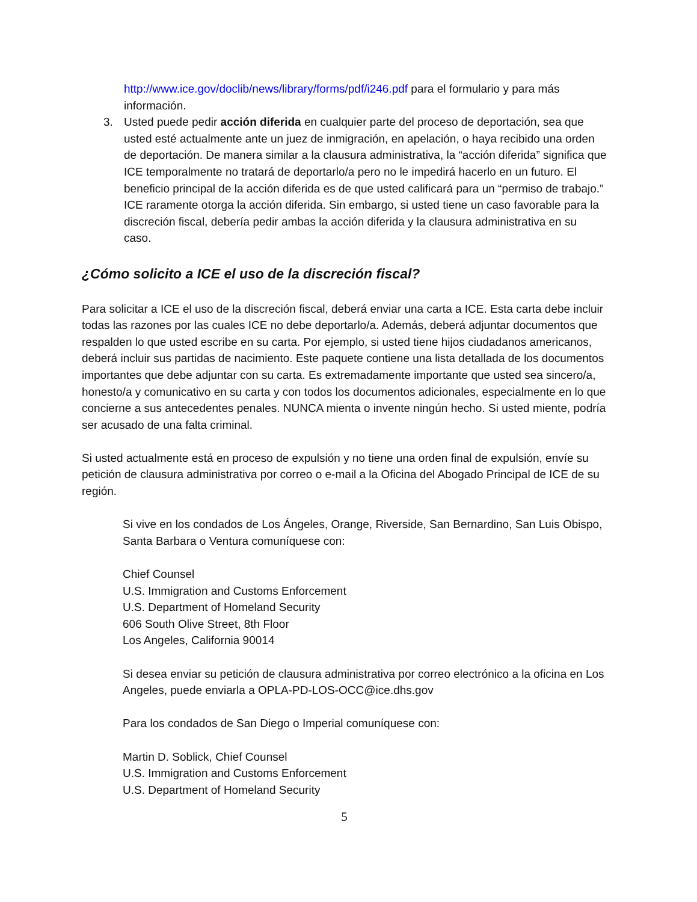http://www.ice.gov/doclib/news/library/forms/pdf/i246.pdf para el formulario y para más información.
3. Usted puede pedir acción diferida en cualquier parte del proceso de deportación, sea que usted esté actualmente ante un juez de inmigración, en apelación, o haya recibido una orden de deportación. De manera similar a la clausura administrativa, la “acción diferida” significa que ICE temporalmente no tratará de deportarlo/a pero no le impedirá hacerlo en un futuro. El beneficio principal de la acción diferida es de que usted calificará para un “permiso de trabajo.” ICE raramente otorga la acción diferida. Sin embargo, si usted tiene un caso favorable para la discreción fiscal, debería pedir ambas la acción diferida y la clausura administrativa en su caso.
¿Cómo solicito a ICE el uso de la discreción fiscal?
Para solicitar a ICE el uso de la discreción fiscal, deberá enviar una carta a ICE. Esta carta debe incluir todas las razones por las cuales ICE no debe deportarlo/a. Además, deberá adjuntar documentos que respalden lo que usted escribe en su carta. Por ejemplo, si usted tiene hijos ciudadanos americanos, deberá incluir sus partidas de nacimiento. Este paquete contiene una lista detallada de los documentos importantes que debe adjuntar con su carta. Es extremadamente importante que usted sea sincero/a, honesto/a y comunicativo en su carta y con todos los documentos adicionales, especialmente en lo que concierne a sus antecedentes penales. NUNCA mienta o invente ningún hecho. Si usted miente, podría ser acusado de una falta criminal.
Si usted actualmente está en proceso de expulsión y no tiene una orden final de expulsión, envíe su petición de clausura administrativa por correo o e-mail a la Oficina del Abogado Principal de ICE de su región.
Si vive en los condados de Los Ángeles, Orange, Riverside, San Bernardino, San Luis Obispo, Santa Barbara o Ventura comuníquese con:
Chief Counsel
U.S. Immigration and Customs Enforcement
U.S. Department of Homeland Security
606 South Olive Street, 8th Floor
Los Angeles, California 90014
Si desea enviar su petición de clausura administrativa por correo electrónico a la oficina en Los Angeles, puede enviarla a OPLA-PD-LOS-OCC@ice.dhs.gov
Para los condados de San Diego o Imperial comuníquese con:
Martin D. Soblick, Chief Counsel
U.S. Immigration and Customs Enforcement
U.S. Department of Homeland Security
5